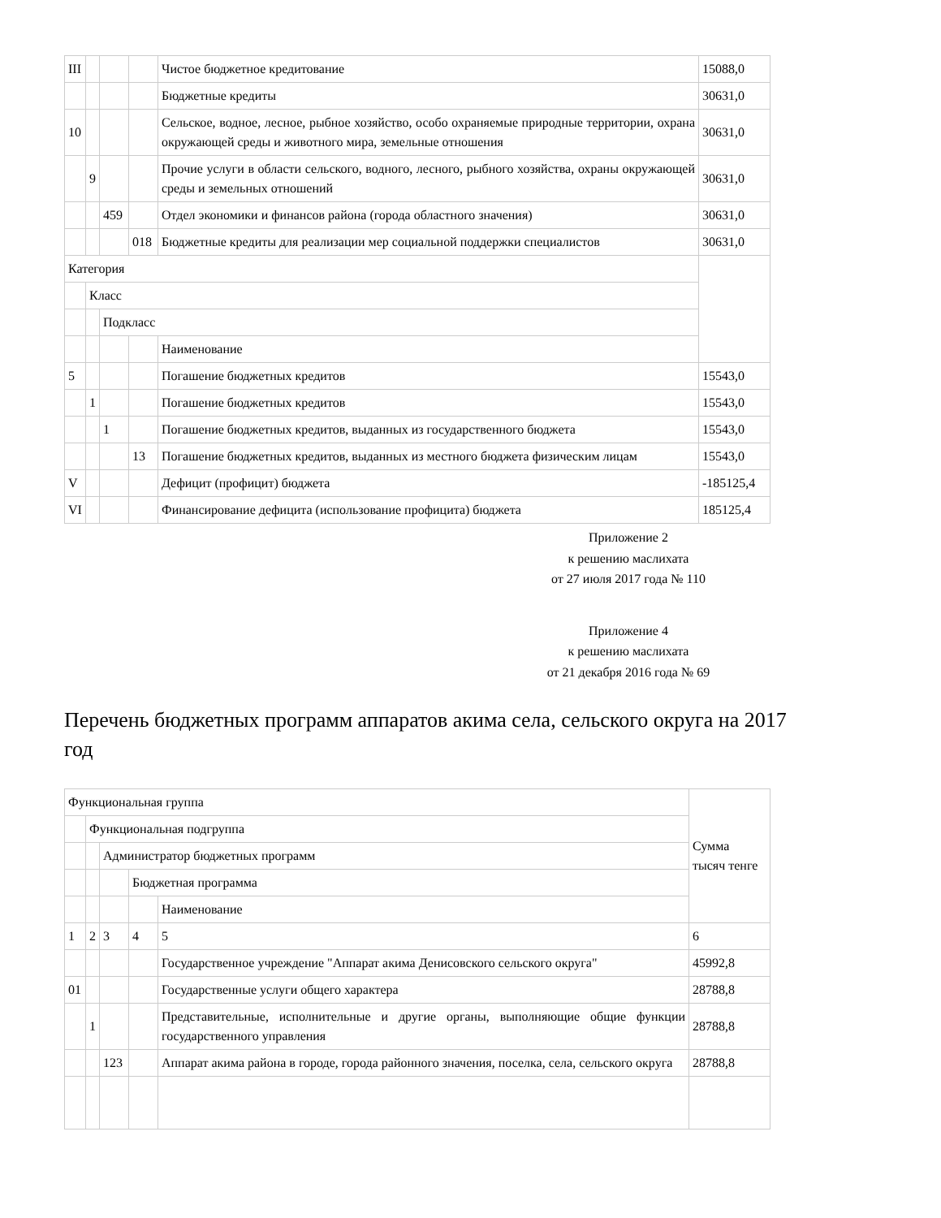| III | | | | Чистое бюджетное кредитование | 15088,0 |
| | | | | Бюджетные кредиты | 30631,0 |
| 10 | | | | Сельское, водное, лесное, рыбное хозяйство, особо охраняемые природные территории, охрана окружающей среды и животного мира, земельные отношения | 30631,0 |
| | 9 | | | Прочие услуги в области сельского, водного, лесного, рыбного хозяйства, охраны окружающей среды и земельных отношений | 30631,0 |
| | | 459 | | Отдел экономики и финансов района (города областного значения) | 30631,0 |
| | | | 018 | Бюджетные кредиты для реализации мер социальной поддержки специалистов | 30631,0 |
| Категория | | | | | |
| | Класс | | | | |
| | | Подкласс | | | |
| | | | | Наименование | |
| 5 | | | | Погашение бюджетных кредитов | 15543,0 |
| | 1 | | | Погашение бюджетных кредитов | 15543,0 |
| | | 1 | | Погашение бюджетных кредитов, выданных из государственного бюджета | 15543,0 |
| | | | 13 | Погашение бюджетных кредитов, выданных из местного бюджета физическим лицам | 15543,0 |
| V | | | | Дефицит (профицит) бюджета | -185125,4 |
| VI | | | | Финансирование дефицита (использование профицита) бюджета | 185125,4 |
Приложение 2
к решению маслихата
от 27 июля 2017 года № 110
Приложение 4
к решению маслихата
от 21 декабря 2016 года № 69
Перечень бюджетных программ аппаратов акима села, сельского округа на 2017 год
| Функциональная группа | | | | | Сумма тысяч тенге |
| | Функциональная подгруппа | | | | |
| | | Администратор бюджетных программ | | | |
| | | | Бюджетная программа | | |
| | | | | Наименование | |
| 1 | 2 | 3 | 4 | 5 | 6 |
| | | | | Государственное учреждение "Аппарат акима Денисовского сельского округа" | 45992,8 |
| 01 | | | | Государственные услуги общего характера | 28788,8 |
| | 1 | | | Представительные, исполнительные и другие органы, выполняющие общие функции государственного управления | 28788,8 |
| | | 123 | | Аппарат акима района в городе, города районного значения, поселка, села, сельского округа | 28788,8 |